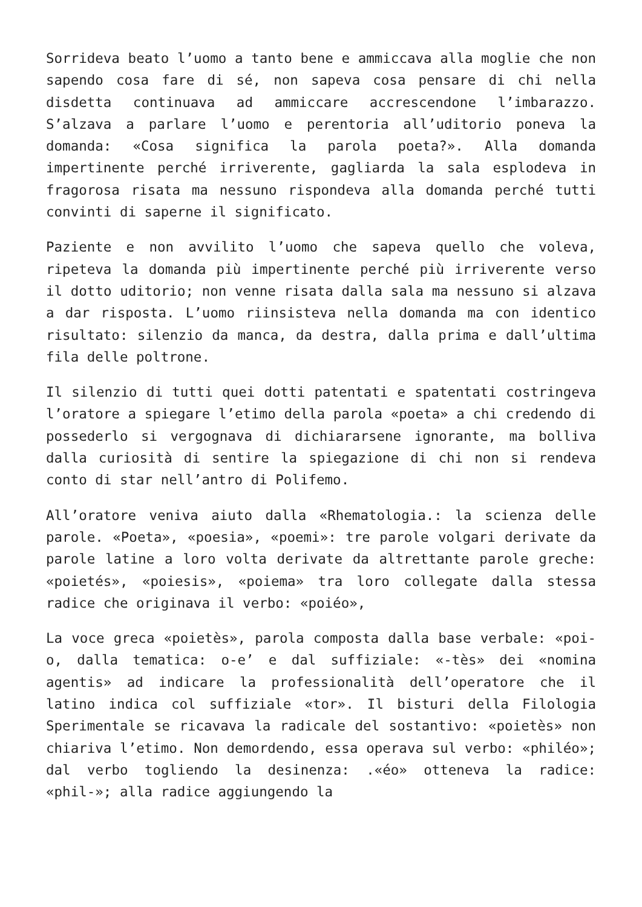Sorrideva beato l’uomo a tanto bene e ammiccava alla moglie che non sapendo cosa fare di sé, non sapeva cosa pensare di chi nella disdetta continuava ad ammiccare accrescendone l’imbarazzo. S’alzava a parlare l’uomo e perentoria all’uditorio poneva la domanda: «Cosa significa la parola poeta?». Alla domanda impertinente perché irriverente, gagliarda la sala esplodeva in fragorosa risata ma nessuno rispondeva alla domanda perché tutti convinti di saperne il significato.
Paziente e non avvilito l’uomo che sapeva quello che voleva, ripeteva la domanda più impertinente perché più irriverente verso il dotto uditorio; non venne risata dalla sala ma nessuno si alzava a dar risposta. L’uomo riinsisteva nella domanda ma con identico risultato: silenzio da manca, da destra, dalla prima e dall’ultima fila delle poltrone.
Il silenzio di tutti quei dotti patentati e spatentati costringeva l’oratore a spiegare l’etimo della parola «poeta» a chi credendo di possederlo si vergognava di dichiararsene ignorante, ma bolliva dalla curiosità di sentire la spiegazione di chi non si rendeva conto di star nell’antro di Polifemo.
All’oratore veniva aiuto dalla «Rhematologia.: la scienza delle parole. «Poeta», «poesia», «poemi»: tre parole volgari derivate da parole latine a loro volta derivate da altrettante parole greche: «poietés», «poiesis», «poiema» tra loro collegate dalla stessa radice che originava il verbo: «poiéo»,
La voce greca «poietès», parola composta dalla base verbale: «poi-o, dalla tematica: o-e’ e dal suffiziale: «-tès» dei «nomina agentis» ad indicare la professionalità dell’operatore che il latino indica col suffiziale «tor». Il bisturi della Filologia Sperimentale se ricavava la radicale del sostantivo: «poietès» non chiariva l’etimo. Non demordendo, essa operava sul verbo: «philéo»; dal verbo togliendo la desinenza: .«éo» otteneva la radice: «phil-»; alla radice aggiungendo la